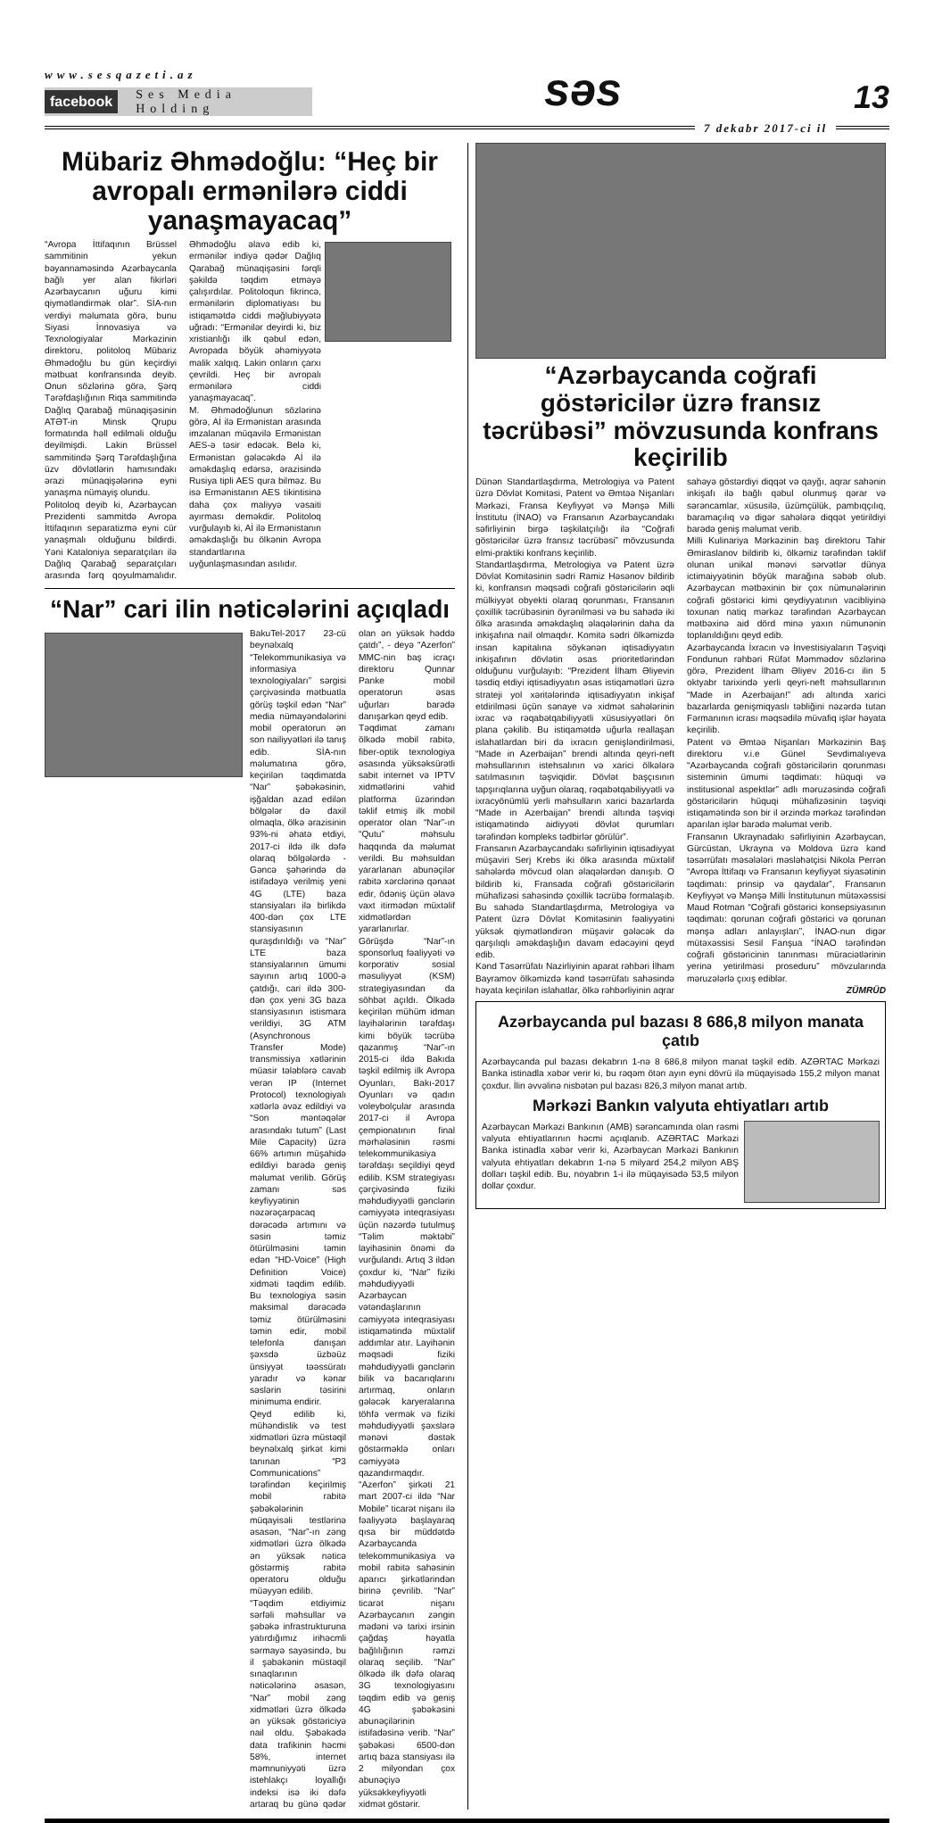www.sesqazeti.az
facebook Ses Media Holding
səs
13
7 dekabr 2017-ci il
Mübariz Əhmədoğlu: “Heç bir avropalı ermənilərə ciddi yanaşmayacaq”
“Avropa İttifaqının Brüssel sammitinin yekun bəyannaməsində Azərbaycanla bağlı yer alan fikirləri Azərbaycanın uğuru kimi qiymətləndirmək olar”. SİA-nın verdiyi məlumata görə, bunu Siyasi İnnovasiya və Texnologiyalar Mərkəzinin direktoru, politoloq Mübariz Əhmədoğlu bu gün keçirdiyi mətbuat konfransında deyib. Onun sözlərinə görə, Şərq Tərəfdaşlığının Riqa sammitində Dağlıq Qarabağ münaqişəsinin ATƏT-in Minsk Qrupu formatında həll edilməli olduğu deyilmişdi. Lakin Brüssel sammitində Şərq Tərəfdaşlığına üzv dövlətlərin hamısındakı ərazi münaqişələrinə eyni yanaşma nümayiş olundu.
Politoloq deyib ki, Azərbaycan Prezidenti sammitdə Avropa İttifaqının separatizmə eyni cür yanaşmalı olduğunu bildirdi. Yəni Kataloniya separatçıları ilə Dağlıq Qarabağ separatçıları arasında fərq qoyulmamalıdır. Əhmədoğlu əlavə edib ki, ermənilər indiyə qədər Dağlıq Qarabağ münaqişəsini fərqli şəkildə təqdim etməyə çalışırdılar. Politoloqun fikrincə, ermənilərin diplomatiyası bu istiqamətdə ciddi məğlubiyyətə uğradı: “Ermənilər deyirdi ki, biz xristianlığı ilk qəbul edən, Avropada böyük əhəmiyyətə malik xalqıq. Lakin onların çarxı çevrildi. Heç bir avropalı ermənilərə ciddi yanaşmayacaq”.
M. Əhmədoğlunun sözlərinə görə, Aİ ilə Ermənistan arasında imzalanan müqavilə Ermənistan AES-ə təsir edəcək. Belə ki, Ermənistan gələcəkdə Aİ ilə əməkdaşlıq edərsə, ərazisində Rusiya tipli AES qura bilməz. Bu isə Ermənistanın AES tikintisinə daha çox maliyyə vəsaiti ayırması deməkdir. Politoloq vurğulayıb ki, Aİ ilə Ermənistanın əməkdaşlığı bu ölkənin Avropa standartlarına uyğunlaşmasından asılıdır.
“Nar” cari ilin nəticələrini açıqladı
BakuTel-2017 23-cü beynəlxalq “Telekommunikasiya və informasiya texnologiyaları” sərgisi çərçivəsində mətbuatla görüş təşkil edən “Nar” media nümayəndələrini mobil operatorun ən son nailiyyətləri ilə tanış edib. SİA-nın məlumatına görə, keçirilən təqdimatda “Nar” şəbəkəsinin, işğaldan azad edilən bölgələr də daxil olmaqla, ölkə ərazisinin 93%-ni əhatə etdiyi, 2017-ci ildə ilk dəfə olaraq bölgələrdə - Gəncə şəhərində də istifadəyə verilmiş yeni 4G (LTE) baza stansiyaları ilə birlikdə 400-dən çox LTE stansiyasının quraşdırıldığı və “Nar” LTE baza stansiyalarının ümumi sayının artıq 1000-ə çatdığı, cari ildə 300-dən çox yeni 3G baza stansiyasının istismara verildiyi, 3G ATM (Asynchronous Transfer Mode) transmissiya xətlərinin müasir tələblərə cavab verən IP (Internet Protocol) texnologiyalı xətlərlə əvəz edildiyi və “Son məntəqələr arasındakı tutum” (Last Mile Capacity) üzrə 66% artımın müşahidə edildiyi barədə geniş məlumat verilib. Görüş zamanı səs keyfiyyətinin nəzərəçarpacaq dərəcədə artımını və səsin təmiz ötürülməsini təmin edən “HD-Voice” (High Definition Voice) xidməti təqdim edilib. Bu texnologiya səsin maksimal dərəcədə təmiz ötürülməsini təmin edir, mobil telefonla danışan şəxsdə üzbəüz ünsiyyət təəssüratı yaradır və kənar səslərin təsirini minimuma endirir.
Qeyd edilib ki, mühəndislik və test xidmətləri üzrə müstəqil beynəlxalq şirkət kimi tanınan “P3 Communications” tərəfindən keçirilmiş mobil rabitə şəbəkələrinin müqayisəli testlərinə əsasən, “Nar”-ın zəng xidmətləri üzrə ölkədə ən yüksək nəticə göstərmiş rabitə operatoru olduğu müəyyən edilib.
“Təqdim etdiyimiz sərfəli məhsullar və şəbəkə infrastrukturuna yatırdığımız irihəcmli sərmayə sayəsində, bu il şəbəkənin müstəqil sınaqlarının nəticələrinə əsasən, “Nar” mobil zəng xidmətləri üzrə ölkədə ən yüksək göstəriciyə nail oldu. Şəbəkədə data trafikinin həcmi 58%, internet məmnuniyyəti üzrə istehlakçı loyallığı indeksi isə iki dəfə artaraq bu günə qədər olan ən yüksək həddə çatdı”, - deyə “Azerfon” MMC-nin baş icraçı direktoru Qunnar Panke mobil operatorun əsas uğurları barədə danışarkən qeyd edib.
Təqdimat zamanı ölkədə mobil rabitə, fiber-optik texnologiya əsasında yüksəksürətli sabit internet və IPTV xidmətlərini vahid platforma üzərindən təklif etmiş ilk mobil operator olan “Nar”-ın “Qutu” məhsulu haqqında da məlumat verildi. Bu məhsuldan yararlanan abunəçilər rabitə xərclərinə qənaət edir, ödəniş üçün əlavə vaxt itirmədən müxtəlif xidmətlərdən yararlanırlar.
Görüşdə “Nar”-ın sponsorluq fəaliyyəti və korporativ sosial məsuliyyət (KSM) strategiyasından da söhbət açıldı. Ölkədə keçirilən mühüm idman layihələrinin tərəfdaşı kimi böyük təcrübə qazanmış “Nar”-ın 2015-ci ildə Bakıda təşkil edilmiş ilk Avropa Oyunları, Bakı-2017 Oyunları və qadın voleybolçular arasında 2017-ci il Avropa çempionatının final mərhələsinin rəsmi telekommunikasiya tərəfdaşı seçildiyi qeyd edilib. KSM strategiyası çərçivəsində fiziki məhdudiyyətli gənclərin cəmiyyətə inteqrasiyası üçün nəzərdə tutulmuş “Təlim məktəbi” layihəsinin önəmi də vurğulandı. Artıq 3 ildən çoxdur ki, “Nar” fiziki məhdudiyyətli Azərbaycan vətəndaşlarının cəmiyyətə inteqrasiyası istiqamətində müxtəlif addımlar atır. Layihənin məqsədi fiziki məhdudiyyətli gənclərin bilik və bacarıqlarını artırmaq, onların gələcək karyeralarına töhfə vermək və fiziki məhdudiyyətli şəxslərə mənəvi dəstək göstərməklə onları cəmiyyətə qazandırmaqdır.
“Azerfon” şirkəti 21 mart 2007-ci ildə “Nar Mobile” ticarət nişanı ilə fəaliyyətə başlayaraq qısa bir müddətdə Azərbaycanda telekommunikasiya və mobil rabitə sahəsinin aparıcı şirkətlərindən birinə çevrilib. “Nar” ticarət nişanı Azərbaycanın zəngin mədəni və tarixi irsinin çağdaş həyatla bağlılığının rəmzi olaraq seçilib. “Nar” ölkədə ilk dəfə olaraq 3G texnologiyasını təqdim edib və geniş 4G şəbəkəsini abunəçilərinin istifadəsinə verib. “Nar” şəbəkəsi 6500-dən artıq baza stansiyası ilə 2 milyondan çox abunəçiyə yüksəkkeyfiyyətli xidmət göstərir.
“Azərbaycanda coğrafi göstəricilər üzrə fransız təcrübəsi” mövzusunda konfrans keçirilib
Dünən Standartlaşdırma, Metrologiya və Patent üzrə Dövlət Komitəsi, Patent və Əmtəə Nişanları Mərkəzi, Fransa Keyfiyyət və Mənşə Milli İnstitutu (İNAO) və Fransanın Azərbaycandakı səfirliyinin birgə təşkilatçılığı ilə “Coğrafi göstəricilər üzrə fransız təcrübəsi” mövzusunda elmi-praktiki konfrans keçirilib.
Standartlaşdırma, Metrologiya və Patent üzrə Dövlət Komitəsinin sədri Ramiz Həsənov bildirib ki, konfransın məqsədi coğrafi göstəricilərin əqli mülkiyyət obyekti olaraq qorunması, Fransanın çoxillik təcrübəsinin öyrənilməsi və bu sahədə iki ölkə arasında əməkdaşlıq əlaqələrinin daha da inkişafına nail olmaqdır. Komitə sədri ölkəmizdə insan kapitalına söykənən iqtisadiyyatın inkişafının dövlətin əsas prioritetlərindən olduğunu vurğulayıb: “Prezident İlham Əliyevin təsdiq etdiyi iqtisadiyyatın əsas istiqamətləri üzrə strateji yol xəritələrində iqtisadiyyatın inkişaf etdirilməsi üçün sənaye və xidmət sahələrinin ixrac və rəqabətqabiliyyətli xüsusiyyətləri ön plana çəkilib. Bu istiqamətdə uğurla reallaşan islahatlardan biri də ixracın genişləndirilməsi, “Made in Azerbaijan” brendi altında qeyri-neft məhsullarının istehsalının və xarici ölkələrə satılmasının təşviqidir. Dövlət başçısının tapşırıqlarına uyğun olaraq, rəqabətqabiliyyətli və ixracyönümlü yerli məhsulların xarici bazarlarda “Made in Azerbaijan” brendi altında təşviqi istiqamətində aidiyyəti dövlət qurumları tərəfindən kompleks tədbirlər görülür”.
Fransanın Azərbaycandakı səfirliyinin iqtisadiyyat müşaviri Serj Krebs iki ölkə arasında müxtəlif sahələrdə mövcud olan əlaqələrdən danışıb. O bildirib ki, Fransada coğrafi göstəricilərin mühafizəsi sahəsində çoxillik təcrübə formalaşıb. Bu sahədə Standartlaşdırma, Metrologiya və Patent üzrə Dövlət Komitəsinin fəaliyyətini yüksək qiymətləndirən müşavir gələcək də qarşılıqlı əməkdaşlığın davam edəcəyini qeyd edib.
Kənd Təsərrüfatı Nazirliyinin aparat rəhbəri İlham Bayramov ölkəmizdə kənd təsərrüfatı sahəsində həyata keçirilən islahatlar, ölkə rəhbərliyinin aqrar sahəyə göstərdiyi diqqət və qayğı, aqrar sahənin inkişafı ilə bağlı qəbul olunmuş qərar və sərəncamlar, xüsusilə, üzümçülük, pambıqçılıq, baramaçılıq və digər sahələrə diqqət yetirildiyi barədə geniş məlumat verib.
Milli Kulinariya Mərkəzinin baş direktoru Tahir Əmiraslanov bildirib ki, ölkəmiz tərəfindən təklif olunan unikal mənəvi sərvətlər dünya ictimaiyyətinin böyük marağına səbəb olub. Azərbaycan mətbəxinin bir çox nümunələrinin coğrafi göstərici kimi qeydiyyatının vacibliyinə toxunan natiq mərkəz tərəfindən Azərbaycan mətbəxinə aid dörd minə yaxın nümunənin toplanıldığını qeyd edib.
Azərbaycanda İxracın və İnvestisiyaların Təşviqi Fondunun rəhbəri Rüfət Məmmədov sözlərinə görə, Prezident İlham Əliyev 2016-cı ilin 5 oktyabr tarixində yerli qeyri-neft məhsullarının “Made in Azerbaijan!” adı altında xarici bazarlarda genişmiqyaslı təbliğini nəzərdə tutan Fərmanının icrası məqsədilə müvafiq işlər həyata keçirilib.
Patent və Əmtəə Nişanları Mərkəzinin Baş direktoru v.i.e Günel Sevdimalıyeva “Azərbaycanda coğrafi göstəricilərin qorunması sisteminin ümumi təqdimatı: hüquqi və institusional aspektlər” adlı məruzəsində coğrafi göstəricilərin hüquqi mühafizəsinin təşviqi istiqamətində son bir il ərzində mərkəz tərəfindən aparılan işlər barədə məlumat verib.
Fransanın Ukraynadakı səfirliyinin Azərbaycan, Gürcüstan, Ukrayna və Moldova üzrə kənd təsərrüfatı məsələləri məsləhətçisi Nikola Perrən “Avropa İttifaqı və Fransanın keyfiyyət siyasətinin təqdimatı: prinsip və qaydalar”, Fransanın Keyfiyyət və Mənşə Milli İnstitutunun mütəxəssisi Maud Rotman “Coğrafi göstərici konsepsiyasının təqdimatı: qorunan coğrafi göstərici və qorunan mənşə adları anlayışları”, İNAO-nun digər mütəxəssisi Sesil Fanşua “İNAO tərəfindən coğrafi göstəricinin tanınması müraciətlərinin yerinə yetirilməsi proseduru” mövzularında məruzələrlə çıxış ediblər.
ZÜMRÜD
Azərbaycanda pul bazası 8 686,8 milyon manata çatıb
Azərbaycanda pul bazası dekabrın 1-nə 8 686,8 milyon manat təşkil edib. AZƏRTAC Mərkəzi Banka istinadla xəbər verir ki, bu rəqəm ötən ayın eyni dövrü ilə müqayisədə 155,2 milyon manat çoxdur. İlin əvvəlinə nisbətən pul bazası 826,3 milyon manat artıb.
Mərkəzi Bankın valyuta ehtiyatları artıb
Azərbaycan Mərkəzi Bankının (AMB) sərəncamında olan rəsmi valyuta ehtiyatlarının həcmi açıqlanıb. AZƏRTAC Mərkəzi Banka istinadla xəbər verir ki, Azərbaycan Mərkəzi Bankının valyuta ehtiyatları dekabrın 1-nə 5 milyard 254,2 milyon ABŞ dolları təşkil edib. Bu, noyabrın 1-i ilə müqayisədə 53,5 milyon dollar çoxdur.